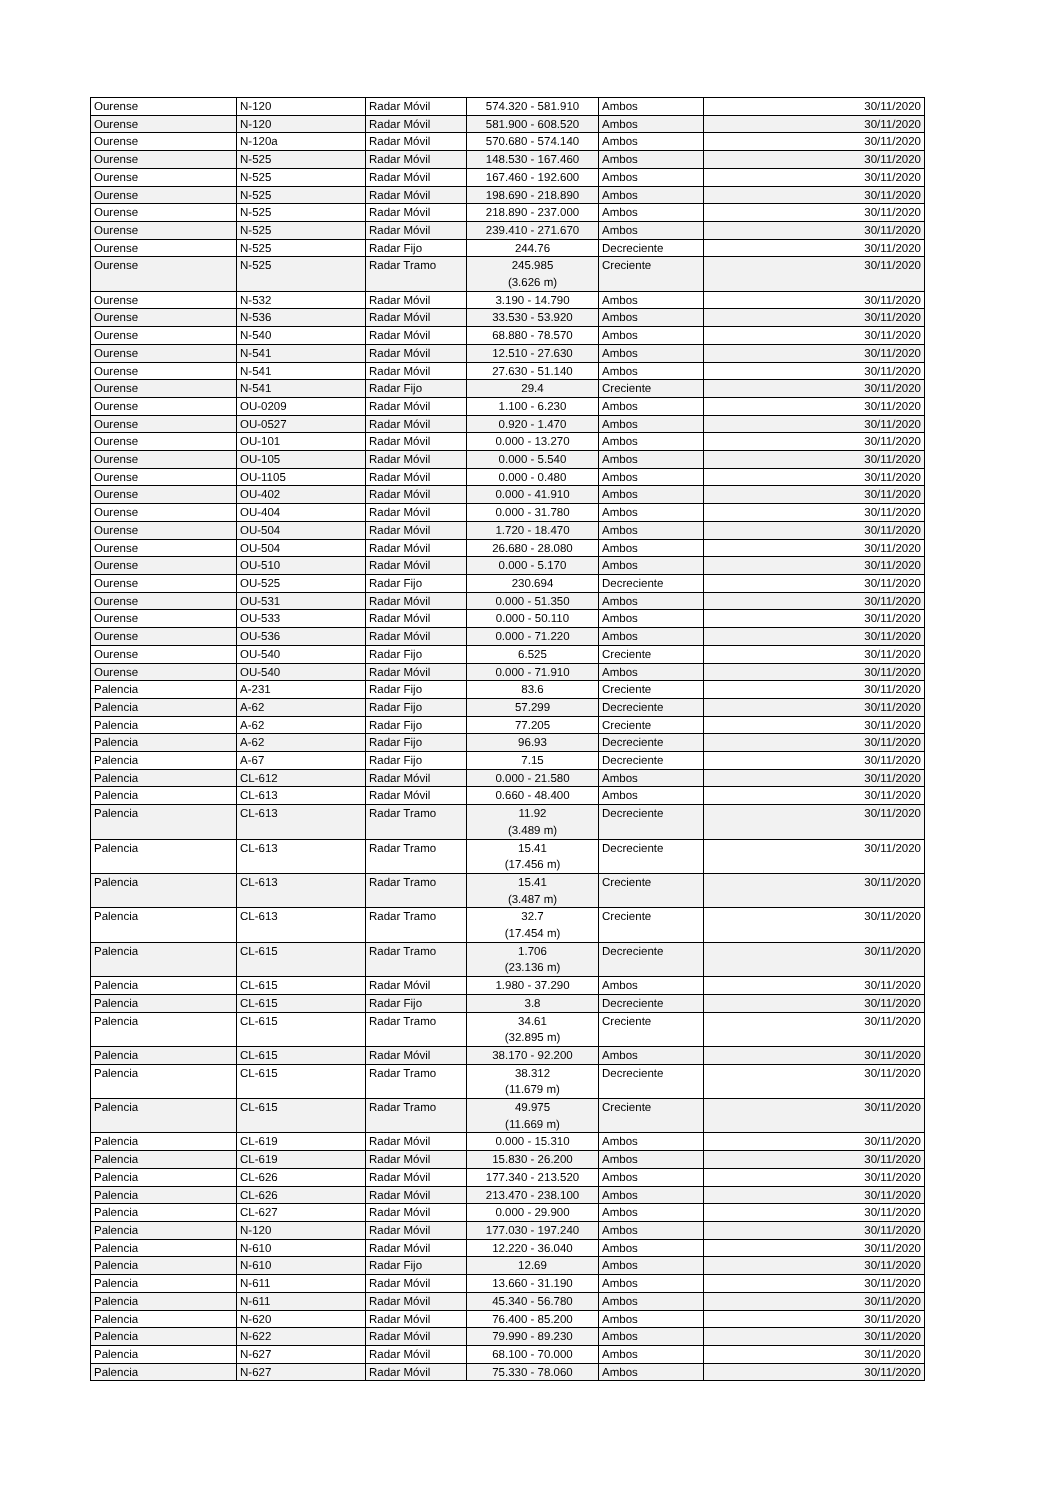| Ourense | N-120 | Radar Móvil | 574.320 - 581.910 | Ambos | 30/11/2020 |
| Ourense | N-120 | Radar Móvil | 581.900 - 608.520 | Ambos | 30/11/2020 |
| Ourense | N-120a | Radar Móvil | 570.680 - 574.140 | Ambos | 30/11/2020 |
| Ourense | N-525 | Radar Móvil | 148.530 - 167.460 | Ambos | 30/11/2020 |
| Ourense | N-525 | Radar Móvil | 167.460 - 192.600 | Ambos | 30/11/2020 |
| Ourense | N-525 | Radar Móvil | 198.690 - 218.890 | Ambos | 30/11/2020 |
| Ourense | N-525 | Radar Móvil | 218.890 - 237.000 | Ambos | 30/11/2020 |
| Ourense | N-525 | Radar Móvil | 239.410 - 271.670 | Ambos | 30/11/2020 |
| Ourense | N-525 | Radar Fijo | 244.76 | Decreciente | 30/11/2020 |
| Ourense | N-525 | Radar Tramo | 245.985 (3.626 m) | Creciente | 30/11/2020 |
| Ourense | N-532 | Radar Móvil | 3.190 - 14.790 | Ambos | 30/11/2020 |
| Ourense | N-536 | Radar Móvil | 33.530 - 53.920 | Ambos | 30/11/2020 |
| Ourense | N-540 | Radar Móvil | 68.880 - 78.570 | Ambos | 30/11/2020 |
| Ourense | N-541 | Radar Móvil | 12.510 - 27.630 | Ambos | 30/11/2020 |
| Ourense | N-541 | Radar Móvil | 27.630 - 51.140 | Ambos | 30/11/2020 |
| Ourense | N-541 | Radar Fijo | 29.4 | Creciente | 30/11/2020 |
| Ourense | OU-0209 | Radar Móvil | 1.100 - 6.230 | Ambos | 30/11/2020 |
| Ourense | OU-0527 | Radar Móvil | 0.920 - 1.470 | Ambos | 30/11/2020 |
| Ourense | OU-101 | Radar Móvil | 0.000 - 13.270 | Ambos | 30/11/2020 |
| Ourense | OU-105 | Radar Móvil | 0.000 - 5.540 | Ambos | 30/11/2020 |
| Ourense | OU-1105 | Radar Móvil | 0.000 - 0.480 | Ambos | 30/11/2020 |
| Ourense | OU-402 | Radar Móvil | 0.000 - 41.910 | Ambos | 30/11/2020 |
| Ourense | OU-404 | Radar Móvil | 0.000 - 31.780 | Ambos | 30/11/2020 |
| Ourense | OU-504 | Radar Móvil | 1.720 - 18.470 | Ambos | 30/11/2020 |
| Ourense | OU-504 | Radar Móvil | 26.680 - 28.080 | Ambos | 30/11/2020 |
| Ourense | OU-510 | Radar Móvil | 0.000 - 5.170 | Ambos | 30/11/2020 |
| Ourense | OU-525 | Radar Fijo | 230.694 | Decreciente | 30/11/2020 |
| Ourense | OU-531 | Radar Móvil | 0.000 - 51.350 | Ambos | 30/11/2020 |
| Ourense | OU-533 | Radar Móvil | 0.000 - 50.110 | Ambos | 30/11/2020 |
| Ourense | OU-536 | Radar Móvil | 0.000 - 71.220 | Ambos | 30/11/2020 |
| Ourense | OU-540 | Radar Fijo | 6.525 | Creciente | 30/11/2020 |
| Ourense | OU-540 | Radar Móvil | 0.000 - 71.910 | Ambos | 30/11/2020 |
| Palencia | A-231 | Radar Fijo | 83.6 | Creciente | 30/11/2020 |
| Palencia | A-62 | Radar Fijo | 57.299 | Decreciente | 30/11/2020 |
| Palencia | A-62 | Radar Fijo | 77.205 | Creciente | 30/11/2020 |
| Palencia | A-62 | Radar Fijo | 96.93 | Decreciente | 30/11/2020 |
| Palencia | A-67 | Radar Fijo | 7.15 | Decreciente | 30/11/2020 |
| Palencia | CL-612 | Radar Móvil | 0.000 - 21.580 | Ambos | 30/11/2020 |
| Palencia | CL-613 | Radar Móvil | 0.660 - 48.400 | Ambos | 30/11/2020 |
| Palencia | CL-613 | Radar Tramo | 11.92 (3.489 m) | Decreciente | 30/11/2020 |
| Palencia | CL-613 | Radar Tramo | 15.41 (17.456 m) | Decreciente | 30/11/2020 |
| Palencia | CL-613 | Radar Tramo | 15.41 (3.487 m) | Creciente | 30/11/2020 |
| Palencia | CL-613 | Radar Tramo | 32.7 (17.454 m) | Creciente | 30/11/2020 |
| Palencia | CL-615 | Radar Tramo | 1.706 (23.136 m) | Decreciente | 30/11/2020 |
| Palencia | CL-615 | Radar Móvil | 1.980 - 37.290 | Ambos | 30/11/2020 |
| Palencia | CL-615 | Radar Fijo | 3.8 | Decreciente | 30/11/2020 |
| Palencia | CL-615 | Radar Tramo | 34.61 (32.895 m) | Creciente | 30/11/2020 |
| Palencia | CL-615 | Radar Móvil | 38.170 - 92.200 | Ambos | 30/11/2020 |
| Palencia | CL-615 | Radar Tramo | 38.312 (11.679 m) | Decreciente | 30/11/2020 |
| Palencia | CL-615 | Radar Tramo | 49.975 (11.669 m) | Creciente | 30/11/2020 |
| Palencia | CL-619 | Radar Móvil | 0.000 - 15.310 | Ambos | 30/11/2020 |
| Palencia | CL-619 | Radar Móvil | 15.830 - 26.200 | Ambos | 30/11/2020 |
| Palencia | CL-626 | Radar Móvil | 177.340 - 213.520 | Ambos | 30/11/2020 |
| Palencia | CL-626 | Radar Móvil | 213.470 - 238.100 | Ambos | 30/11/2020 |
| Palencia | CL-627 | Radar Móvil | 0.000 - 29.900 | Ambos | 30/11/2020 |
| Palencia | N-120 | Radar Móvil | 177.030 - 197.240 | Ambos | 30/11/2020 |
| Palencia | N-610 | Radar Móvil | 12.220 - 36.040 | Ambos | 30/11/2020 |
| Palencia | N-610 | Radar Fijo | 12.69 | Ambos | 30/11/2020 |
| Palencia | N-611 | Radar Móvil | 13.660 - 31.190 | Ambos | 30/11/2020 |
| Palencia | N-611 | Radar Móvil | 45.340 - 56.780 | Ambos | 30/11/2020 |
| Palencia | N-620 | Radar Móvil | 76.400 - 85.200 | Ambos | 30/11/2020 |
| Palencia | N-622 | Radar Móvil | 79.990 - 89.230 | Ambos | 30/11/2020 |
| Palencia | N-627 | Radar Móvil | 68.100 - 70.000 | Ambos | 30/11/2020 |
| Palencia | N-627 | Radar Móvil | 75.330 - 78.060 | Ambos | 30/11/2020 |